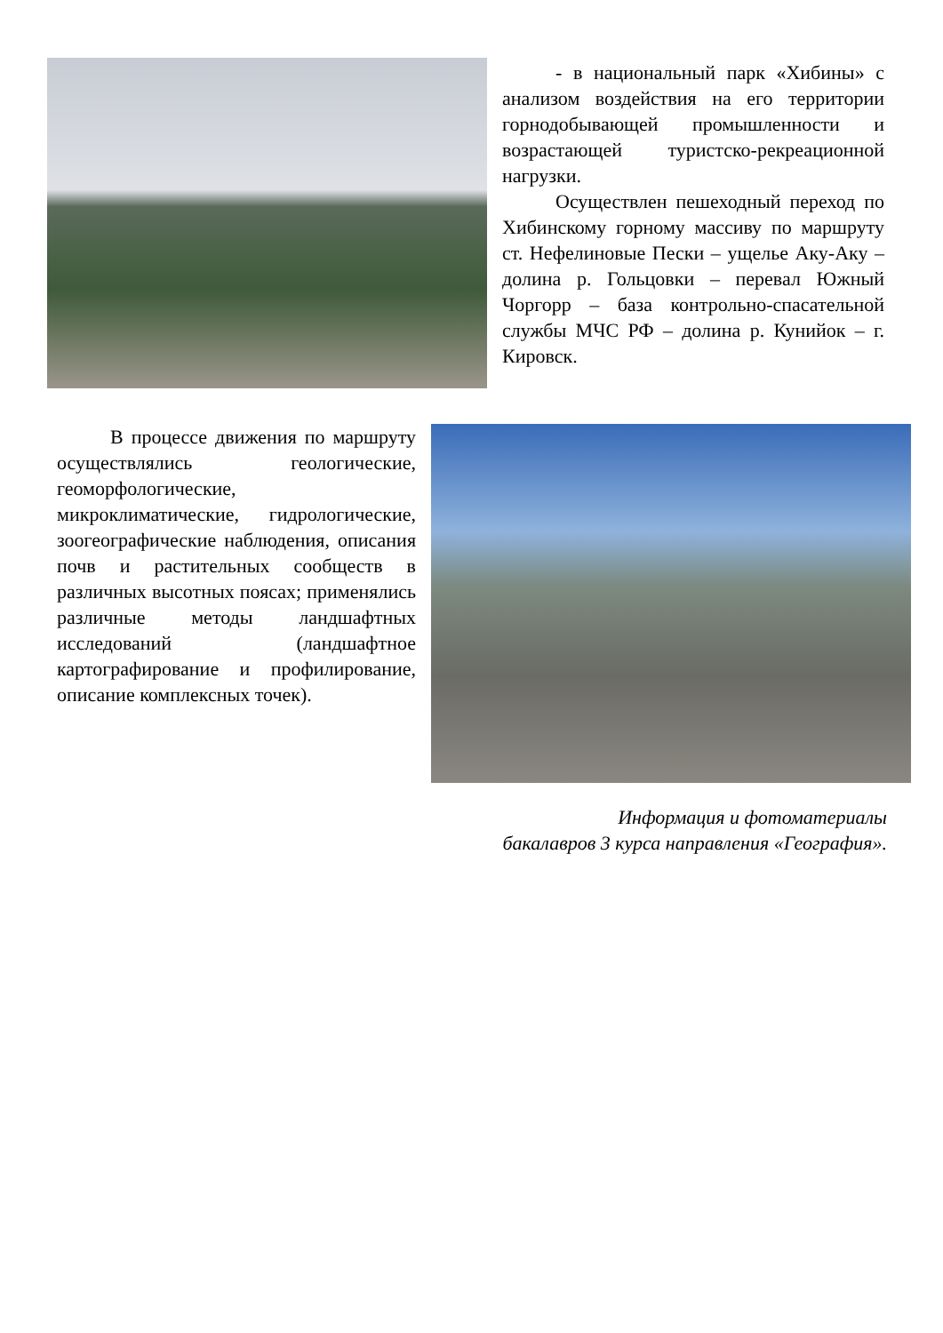- в национальный парк «Хибины» с анализом воздействия на его территории горнодобывающей промышленности и возрастающей туристско-рекреационной нагрузки.
Осуществлен пешеходный переход по Хибинскому горному массиву по маршруту ст. Нефелиновые Пески – ущелье Аку-Аку – долина р. Гольцовки – перевал Южный Чоргорр – база контрольно-спасательной службы МЧС РФ – долина р. Кунийок – г. Кировск.
В процессе движения по маршруту осуществлялись геологические, геоморфологические, микроклиматические, гидрологические, зоогеографические наблюдения, описания почв и растительных сообществ в различных высотных поясах; применялись различные методы ландшафтных исследований (ландшафтное картографирование и профилирование, описание комплексных точек).
Информация и фотоматериалы
бакалавров 3 курса направления «География».